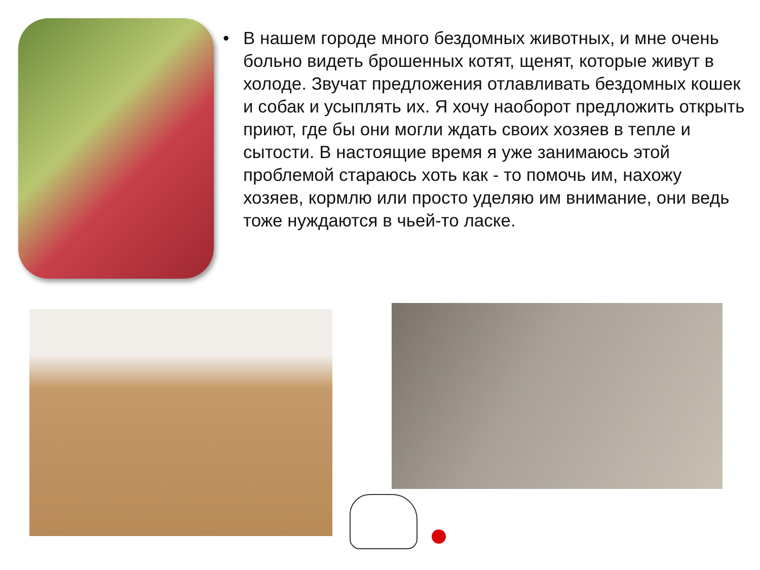• В нашем городе много бездомных животных, и мне очень больно видеть брошенных котят, щенят, которые живут в холоде. Звучат предложения отлавливать бездомных кошек и собак и усыплять их. Я хочу наоборот предложить открыть приют, где бы они могли ждать своих хозяев в тепле и сытости. В настоящие время я уже занимаюсь этой проблемой стараюсь хоть как - то помочь им, нахожу хозяев, кормлю или просто уделяю им внимание, они ведь тоже нуждаются в чьей-то ласке.